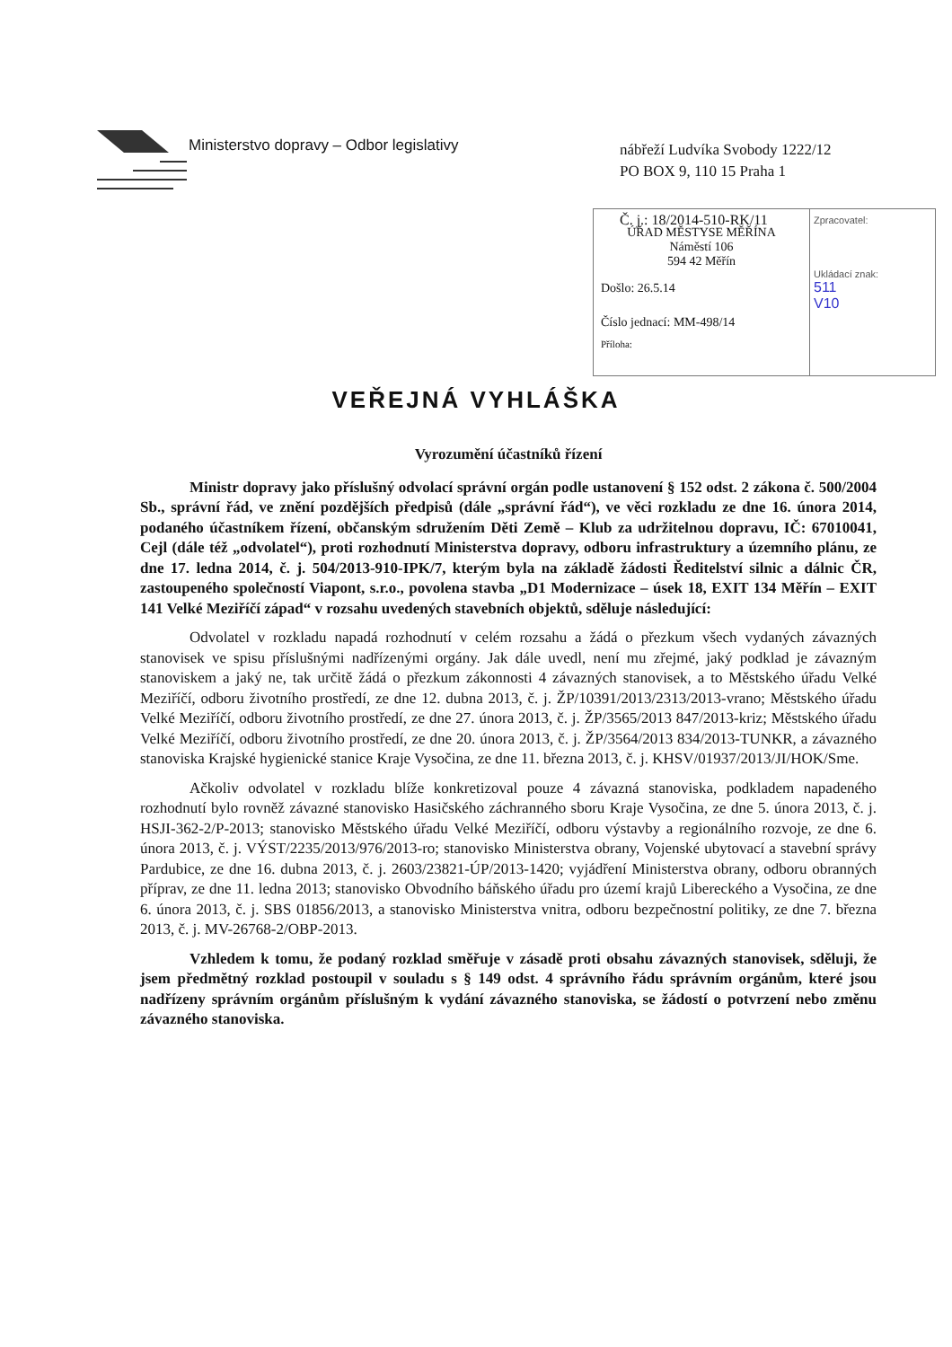Ministerstvo dopravy – Odbor legislativy
nábřeží Ludvíka Svobody 1222/12
PO BOX 9, 110 15 Praha 1
ÚŘAD MĚSTYSE MĚŘÍNA
Náměstí 106
594 42 Měřín
Došlo: 26.5.14
Číslo jednací: MM-498/14
Příloha:
Zpracovatel:
Ukládací znak:
511
V10
Č. j.: 18/2014-510-RK/11
VEŘEJNÁ VYHLÁŠKA
Vyrozumění účastníků řízení
Ministr dopravy jako příslušný odvolací správní orgán podle ustanovení § 152 odst. 2 zákona č. 500/2004 Sb., správní řád, ve znění pozdějších předpisů (dále „správní řád“), ve věci rozkladu ze dne 16. února 2014, podaného účastníkem řízení, občanským sdružením Děti Země – Klub za udržitelnou dopravu, IČ: 67010041, Cejl (dále též „odvolatel“), proti rozhodnutí Ministerstva dopravy, odboru infrastruktury a územního plánu, ze dne 17. ledna 2014, č. j. 504/2013-910-IPK/7, kterým byla na základě žádosti Ředitelství silnic a dálnic ČR, zastoupeného společností Viapont, s.r.o., povolena stavba „D1 Modernizace – úsek 18, EXIT 134 Měřín – EXIT 141 Velké Meziříčí západ“ v rozsahu uvedených stavebních objektů, sděluje následující:
Odvolatel v rozkladu napadá rozhodnutí v celém rozsahu a žádá o přezkum všech vydaných závazných stanovisek ve spisu příslušnými nadřízenými orgány. Jak dále uvedl, není mu zřejmé, jaký podklad je závazným stanoviskem a jaký ne, tak určitě žádá o přezkum zákonnosti 4 závazných stanovisek, a to Městského úřadu Velké Meziříčí, odboru životního prostředí, ze dne 12. dubna 2013, č. j. ŽP/10391/2013/2313/2013-vrano; Městského úřadu Velké Meziříčí, odboru životního prostředí, ze dne 27. února 2013, č. j. ŽP/3565/2013 847/2013-kriz; Městského úřadu Velké Meziříčí, odboru životního prostředí, ze dne 20. února 2013, č. j. ŽP/3564/2013 834/2013-TUNKR, a závazného stanoviska Krajské hygienické stanice Kraje Vysočina, ze dne 11. března 2013, č. j. KHSV/01937/2013/JI/HOK/Sme.
Ačkoliv odvolatel v rozkladu blíže konkretizoval pouze 4 závazná stanoviska, podkladem napadeného rozhodnutí bylo rovněž závazné stanovisko Hasičského záchranného sboru Kraje Vysočina, ze dne 5. února 2013, č. j. HSJI-362-2/P-2013; stanovisko Městského úřadu Velké Meziříčí, odboru výstavby a regionálního rozvoje, ze dne 6. února 2013, č. j. VÝST/2235/2013/976/2013-ro; stanovisko Ministerstva obrany, Vojenské ubytovací a stavební správy Pardubice, ze dne 16. dubna 2013, č. j. 2603/23821-ÚP/2013-1420; vyjádření Ministerstva obrany, odboru obranných příprav, ze dne 11. ledna 2013; stanovisko Obvodního báňského úřadu pro území krajů Libereckého a Vysočina, ze dne 6. února 2013, č. j. SBS 01856/2013, a stanovisko Ministerstva vnitra, odboru bezpečnostní politiky, ze dne 7. března 2013, č. j. MV-26768-2/OBP-2013.
Vzhledem k tomu, že podaný rozklad směřuje v zásadě proti obsahu závazných stanovisek, sděluji, že jsem předmětný rozklad postoupil v souladu s § 149 odst. 4 správního řádu správním orgánům, které jsou nadřízeny správním orgánům příslušným k vydání závazného stanoviska, se žádostí o potvrzení nebo změnu závazného stanoviska.